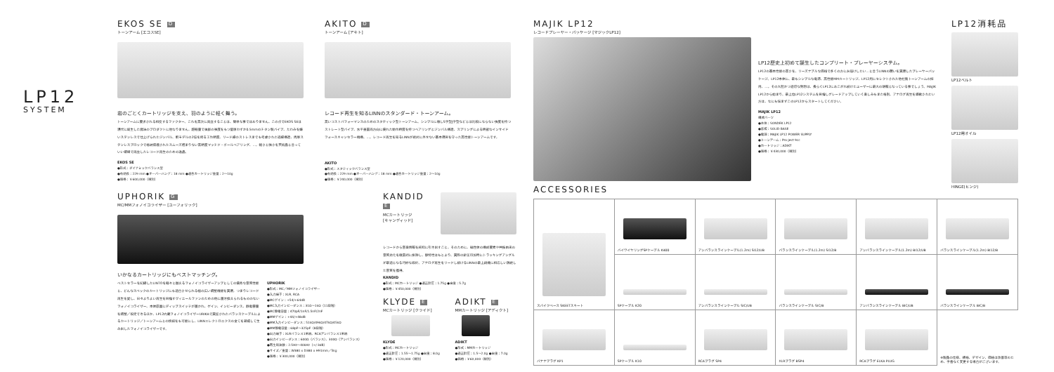LP12
SYSTEM
EKOS SE D
トーンアーム [エコスSE]
岩のごとくカートリッジを支え、羽のように軽く舞う。
トーンアームに要求される相反するファクター。これを高次に両立することは、簡単な事ではありません。この点でEKOS SEは現代に誕生した魔法のプロダクトに他なりません。超軽量で抜群の強度をもつ壁厚わずか0.5mmのチタン製パイプ、たわみを嫌いステンレスで仕上げられたジンバル、前モデルの2倍を誇る工作精度、リード線のストレスまでも考慮された適線構造、肉厚ステンレスブロックで格納保護されたスムーズ極まりない高精度マッチド・ボールベアリング、…。軽さと強さを芸術品と言っていい領域で両立したレコード再生のための逸品。
EKOS SE
●形式：ダイナミックバランス型
●有効長：229 mm ●オーバーハング：18 mm ●適合カートリッジ重量：2〜10g
●価格：￥600,000（税別）
AKITO D
トーンアーム [アキト]
レコード再生を知るLINNのスタンダード・トーンアーム。
高いコストパフォーマンスのためのスタティック型トーンアーム。シンプルに徹しS字型J字型などとは比較にならない強度を持つストレート型パイプ、水平垂直両方向に優れた動作精度を持つベアリングとジンバル構造、スプリングによる精密なインサイドフォースキャンセラー機構、…。レコード再生を知るLINNが絶対に外せない基本項目を守った高性能トーンアームです。
AKITO
●形式：スタティックバランス型
●有効長：229 mm ●オーバーハング：18 mm ●適合カートリッジ重量：2〜10g
●価格：￥240,000（税別）
UPHORIK G
MC/MMフォノイコライザー [ユーフォリック]
いかなるカートリッジにもベストマッチング。
ベストセラーを記録したLINTOを軽々と越えるフォノイコライザーアンプとしての優秀な音質性能と、どんなスペックのカートリッジにも適合させられる幅の広い調整機能を実現。つまりレコード再生を愛し、日々よりよい再生を目指すヴィニールファンのための他に置き換えられるもののないフォノイコライザー。本体底面にディップスイッチが置かれ、ゲイン、インピーダンス、静電容量を調整／設定できるほか、LP12内蔵フォノイコライザーURIKAで実証されたバランスケーブルによるカートリッジ／トーンアームとの接続をも可能にし、LINNエレクトロニクスの全てを凝縮して生み出したフォノイコライザーです。
UPHORIK
●形式：MC／MMフォノイコライザー
●入力端子：XLR, RCA
●MCゲイン：+54/+64dB
●MC入力インピーダンス：31Ω〜1kΩ（11段階）
●MC静電容量：470pF/1nF/1.5nF/2nF
●MMゲイン：+44/+48dB
●MM入力インピーダンス：51kΩ/49kΩ/47kΩ/45kΩ
●MM静電容量：68pF〜325pF（8段階）
●出力端子：XLRバランス1系統、RCAアンバランス1系統
●出力インピーダンス：600Ω（バランス）、300Ω（アンバランス）
●再生周波数：2.5Hz〜40kHz（+/-3dB）
●サイズ／重量：W380 x D380 x H91mm／5kg
●価格：￥300,000（税別）
KANDID E
MCカートリッジ
[キャンディッド]
レコードから音楽情報を純粋に引き出すこと。そのために、磁性体の構成要素や共振由来の音質劣化を徹底的に排除し、静特性はもとより、実際の針圧印加時にトラッキングアングルが最適となる巧妙な設計。アナログ再生をリードし続けるLINNの最上級機に相応しい隔絶した音質を獲得。
KANDID
●形式：MCカートリッジ ●適正針圧：1.75g ●自重：5.7g
●価格：￥450,000（税別）
KLYDE E
MCカートリッジ [クライド]
KLYDE
●形式：MCカートリッジ
●適正針圧：1.55〜1.75g ●自重：8.0g
●価格：￥120,000（税別）
ADIKT E
MMカートリッジ [アディクト]
ADIKT
●形式：MMカートリッジ
●適正針圧：1.5〜2.0g ●自重：7.0g
●価格：￥60,000（税別）
MAJIK LP12
レコードプレーヤー・パッケージ [マジックLP12]
LP12歴史上初めて誕生したコンプリート・プレーヤーシステム。
LP12の基本性能の高さを、リーズナブルな価格で多くの方にお届けしたい…と言うLINNの願いを実現したプレーヤーパッケージ。LP12本体に、最もシンプルな電源、高性能MMカートリッジ、LP12用にセレクトされた他社製トーンアームの採用、…。その大胆かつ適切な発想は、長らくLP12にあこがれ続けたユーザーに最大の朗報となっている事でしょう。MAJIK LP12から始まり、最上位LP12システムを目指しグレードアップしていく楽しみもまた格別。アナログ再生を謳歌されたい方は、なにも悩まずこのLP12からスタートしてください。
MAJIK LP12
構成パーツ
●本体：SONDEK LP12
●底板：SOLID BASE
●電源：MAJIK LP12 POWER SUPPLY
●トーンアーム：Pro-ject 9cc
●カートリッジ：ADIKT
●価格：￥430,000（税別）
ACCESSORIES
LP12消耗品
LP12ベルト
LP12用オイル
HINGE(ヒンジ)
| スパイクベース SKEETスキート | バイワイヤリングSPケーブル K400 | アンバランスラインケーブル(1.2m) SI12/UB | バランスラインケーブル(1.2m) SI12/B | アンバランスラインケーブル(1.2m) BI12/UB | バランスラインケーブル(1.2m) BI12/B |
| | SPケーブル K20 | アンバランスラインケーブル SIC/UB | バランスラインケーブル SIC/B | アンバランスラインケーブル BIC/UB | バランスラインケーブル BIC/B |
| バナナプラグ KP1 | SPケーブル K10 | RCAプラグ SP4 | XLRプラグ BSP4 | RCAプラグ ELKA PLUG | ※製品の仕様、規格、デザイン、価格は改善等のため、予告なく変更する場合がございます。 |